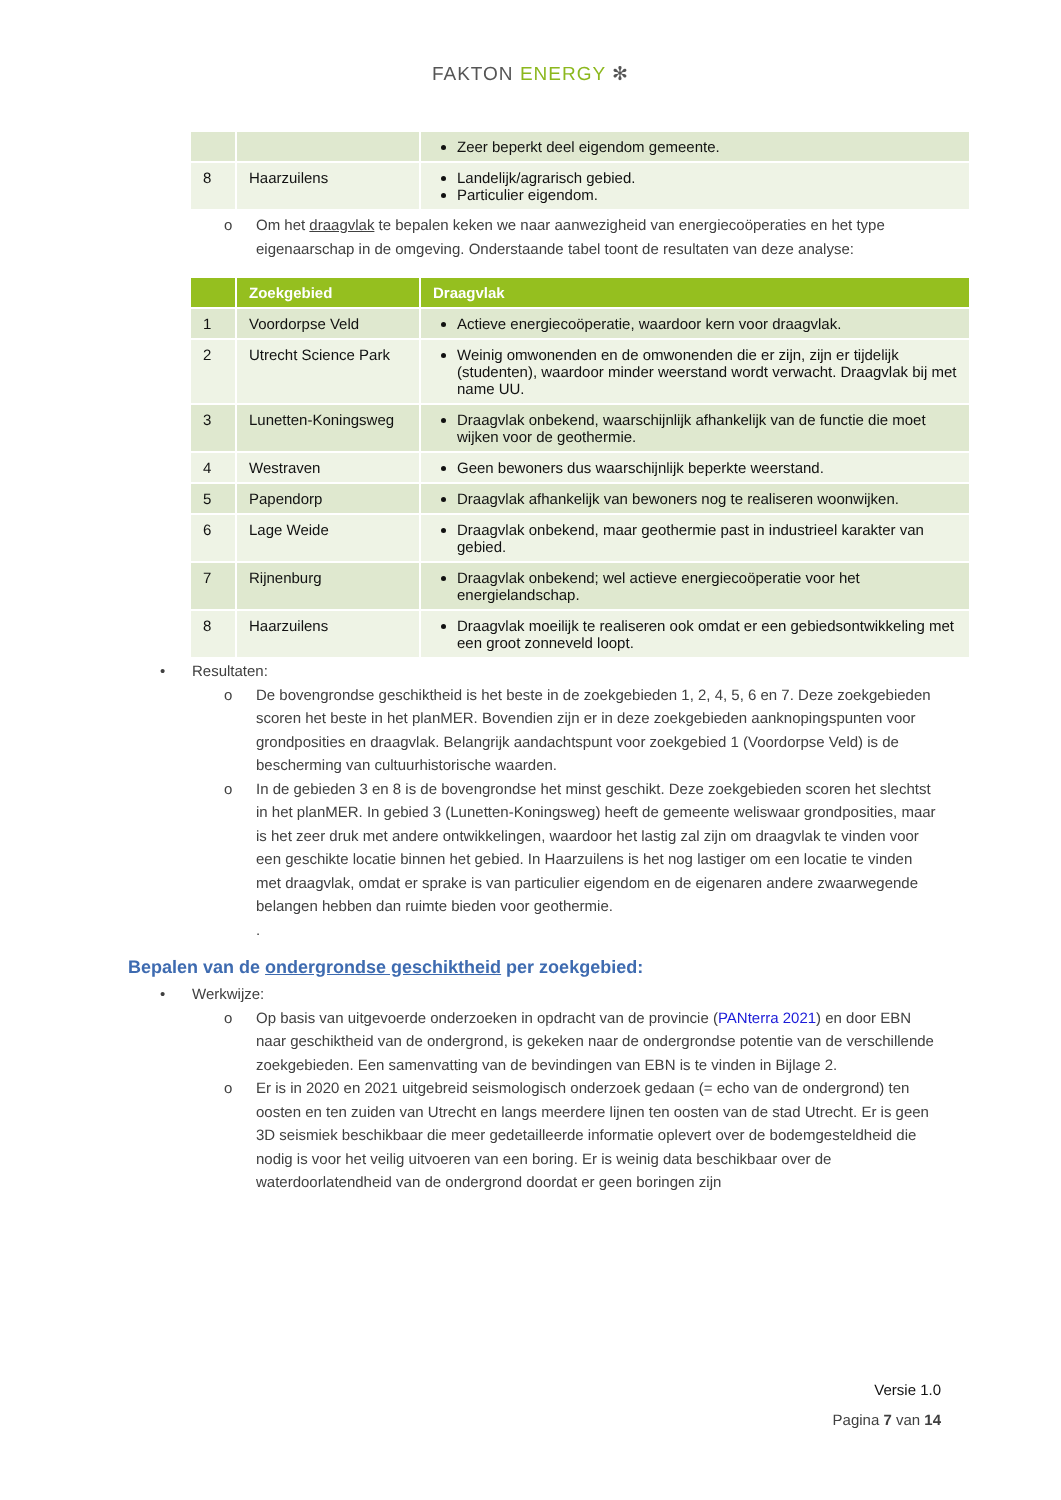FAKTON ENERGY ✻
| | | Zeer beperkt deel eigendom gemeente. |
| 8 | Haarzuilens | Landelijk/agrarisch gebied. Particulier eigendom. |
o Om het draagvlak te bepalen keken we naar aanwezigheid van energiecoöperaties en het type eigenaarschap in de omgeving. Onderstaande tabel toont de resultaten van deze analyse:
| | Zoekgebied | Draagvlak |
| --- | --- | --- |
| 1 | Voordorpse Veld | Actieve energiecoöperatie, waardoor kern voor draagvlak. |
| 2 | Utrecht Science Park | Weinig omwonenden en de omwonenden die er zijn, zijn er tijdelijk (studenten), waardoor minder weerstand wordt verwacht. Draagvlak bij met name UU. |
| 3 | Lunetten-Koningsweg | Draagvlak onbekend, waarschijnlijk afhankelijk van de functie die moet wijken voor de geothermie. |
| 4 | Westraven | Geen bewoners dus waarschijnlijk beperkte weerstand. |
| 5 | Papendorp | Draagvlak afhankelijk van bewoners nog te realiseren woonwijken. |
| 6 | Lage Weide | Draagvlak onbekend, maar geothermie past in industrieel karakter van gebied. |
| 7 | Rijnenburg | Draagvlak onbekend; wel actieve energiecoöperatie voor het energielandschap. |
| 8 | Haarzuilens | Draagvlak moeilijk te realiseren ook omdat er een gebiedsontwikkeling met een groot zonneveld loopt. |
• Resultaten:
o De bovengrondse geschiktheid is het beste in de zoekgebieden 1, 2, 4, 5, 6 en 7. Deze zoekgebieden scoren het beste in het planMER. Bovendien zijn er in deze zoekgebieden aanknopingspunten voor grondposities en draagvlak. Belangrijk aandachtspunt voor zoekgebied 1 (Voordorpse Veld) is de bescherming van cultuurhistorische waarden.
o In de gebieden 3 en 8 is de bovengrondse het minst geschikt. Deze zoekgebieden scoren het slechtst in het planMER. In gebied 3 (Lunetten-Koningsweg) heeft de gemeente weliswaar grondposities, maar is het zeer druk met andere ontwikkelingen, waardoor het lastig zal zijn om draagvlak te vinden voor een geschikte locatie binnen het gebied. In Haarzuilens is het nog lastiger om een locatie te vinden met draagvlak, omdat er sprake is van particulier eigendom en de eigenaren andere zwaarwegende belangen hebben dan ruimte bieden voor geothermie.
.
Bepalen van de ondergrondse geschiktheid per zoekgebied:
• Werkwijze:
o Op basis van uitgevoerde onderzoeken in opdracht van de provincie (PANterra 2021) en door EBN naar geschiktheid van de ondergrond, is gekeken naar de ondergrondse potentie van de verschillende zoekgebieden. Een samenvatting van de bevindingen van EBN is te vinden in Bijlage 2.
o Er is in 2020 en 2021 uitgebreid seismologisch onderzoek gedaan (= echo van de ondergrond) ten oosten en ten zuiden van Utrecht en langs meerdere lijnen ten oosten van de stad Utrecht. Er is geen 3D seismiek beschikbaar die meer gedetailleerde informatie oplevert over de bodemgesteldheid die nodig is voor het veilig uitvoeren van een boring. Er is weinig data beschikbaar over de waterdoorlatendheid van de ondergrond doordat er geen boringen zijn
Versie 1.0
Pagina 7 van 14